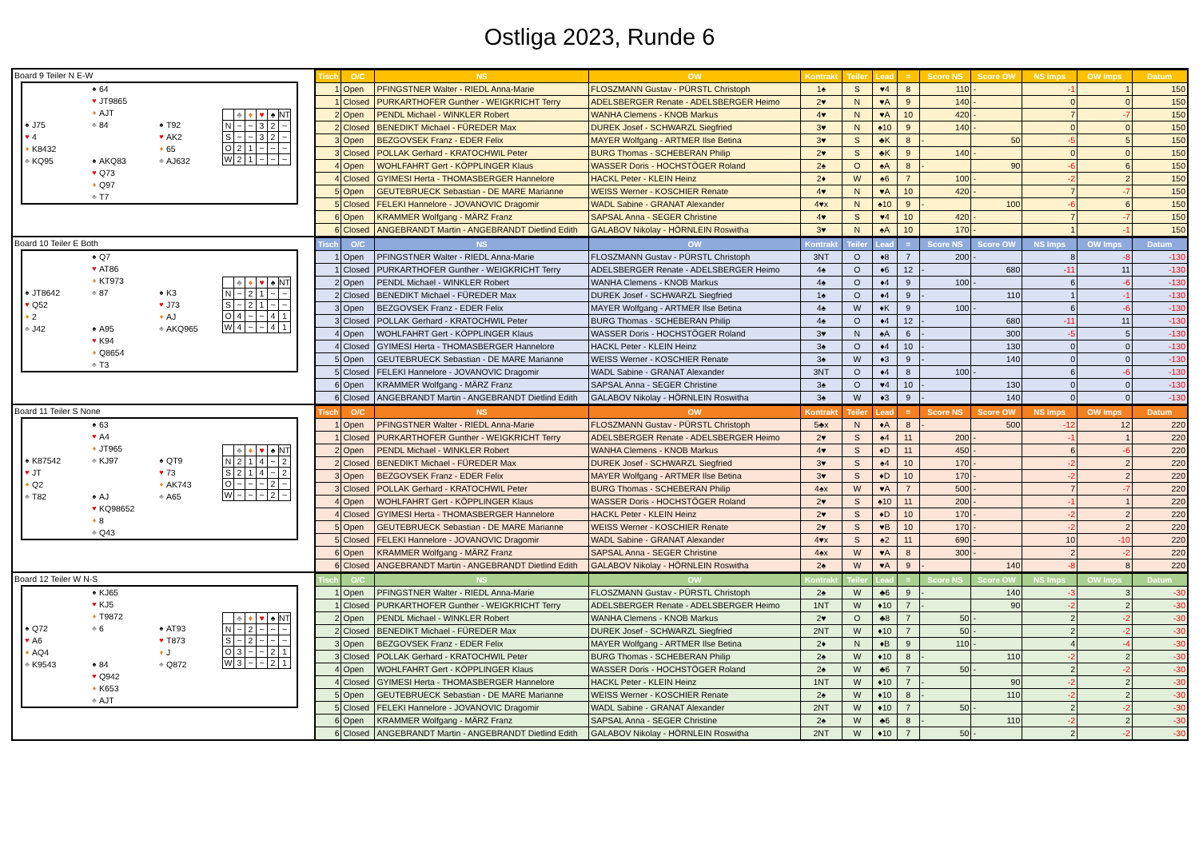Ostliga 2023, Runde 6
Board 9 Teiler N E-W
| | | ♠ | 64 | | | |
| | | ♥ | JT9865 | | | |
| | | ♦ | AJT | | | / / ♣ / ♦ / ♥ / ♠ / NT / / N / ~ / ~ / 3 / 2 / ~ / / S / ~ / ~ / 3 / 2 / ~ / / O / 2 / 1 / ~ / ~ / ~ / / W / 2 / 1 / ~ / ~ / ~ / |
| ♠ | J75 | ♣ | 84 | ♠ | T92 | |
| ♥ | 4 | | | ♥ | AK2 | |
| ♦ | K8432 | | | ♦ | 65 | |
| ♣ | KQ95 | ♠ | AKQ83 | ♣ | AJ632 | |
| | | ♥ | Q73 | | | |
| | | ♦ | Q97 | | | |
| | | ♣ | T7 | | | |
| Tisch | O/C | NS | OW | Kontrakt | Teiler | Lead | = | Score NS | Score OW | NS Imps | OW Imps | Datum |
| --- | --- | --- | --- | --- | --- | --- | --- | --- | --- | --- | --- | --- |
| 1 | Open | PFINGSTNER Walter - RIEDL Anna-Marie | FLOSZMANN Gustav - PÜRSTL Christoph | 1♠ | S | ♥4 | 8 | 110 | - | -1 | 1 | 150 |
| 1 | Closed | PURKARTHOFER Gunther - WEIGKRICHT Terry | ADELSBERGER Renate - ADELSBERGER Heimo | 2♥ | N | ♥A | 9 | 140 | - | 0 | 0 | 150 |
| 2 | Open | PENDL Michael - WINKLER Robert | WANHA Clemens - KNOB Markus | 4♥ | N | ♥A | 10 | 420 | - | 7 | -7 | 150 |
| 2 | Closed | BENEDIKT Michael - FÜREDER Max | DUREK Josef - SCHWARZL Siegfried | 3♥ | N | ♠10 | 9 | 140 | - | 0 | 0 | 150 |
| 3 | Open | BEZGOVSEK Franz - EDER Felix | MAYER Wolfgang - ARTMER Ilse Betina | 3♥ | S | ♣K | 8 | - | 50 | -5 | 5 | 150 |
| 3 | Closed | POLLAK Gerhard - KRATOCHWIL Peter | BURG Thomas - SCHEBERAN Philip | 2♥ | S | ♣K | 9 | 140 | - | 0 | 0 | 150 |
| 4 | Open | WOHLFAHRT Gert - KÖPPLINGER Klaus | WASSER Doris - HOCHSTÖGER Roland | 2♠ | O | ♠A | 8 | - | 90 | -6 | 6 | 150 |
| 4 | Closed | GYIMESI Herta - THOMASBERGER Hannelore | HACKL Peter - KLEIN Heinz | 2♦ | W | ♠6 | 7 | 100 | - | -2 | 2 | 150 |
| 5 | Open | GEUTEBRUECK Sebastian - DE MARE Marianne | WEISS Werner - KOSCHIER Renate | 4♥ | N | ♥A | 10 | 420 | - | 7 | -7 | 150 |
| 5 | Closed | FELEKI Hannelore - JOVANOVIC Dragomir | WADL Sabine - GRANAT Alexander | 4♥x | N | ♠10 | 9 | - | 100 | -6 | 6 | 150 |
| 6 | Open | KRAMMER Wolfgang - MÄRZ Franz | SAPSAL Anna - SEGER Christine | 4♥ | S | ♥4 | 10 | 420 | - | 7 | -7 | 150 |
| 6 | Closed | ANGEBRANDT Martin - ANGEBRANDT Dietlind Edith | GALABOV Nikolay - HÖRNLEIN Roswitha | 3♥ | N | ♠A | 10 | 170 | - | 1 | -1 | 150 |
Board 10 Teiler E Both
| | | ♠ | Q7 | | | |
| | | ♥ | AT86 | | | |
| | | ♦ | KT973 | | | / / ♣ / ♦ / ♥ / ♠ / NT / / N / ~ / 2 / 1 / ~ / ~ / / S / ~ / 2 / 1 / ~ / ~ / / O / 4 / ~ / ~ / 4 / 1 / / W / 4 / ~ / ~ / 4 / 1 / |
| ♠ | JT8642 | ♣ | 87 | ♠ | K3 | |
| ♥ | Q52 | | | ♥ | J73 | |
| ♦ | 2 | | | ♦ | AJ | |
| ♣ | J42 | ♠ | A95 | ♣ | AKQ965 | |
| | | ♥ | K94 | | | |
| | | ♦ | Q8654 | | | |
| | | ♣ | T3 | | | |
| Tisch | O/C | NS | OW | Kontrakt | Teiler | Lead | = | Score NS | Score OW | NS Imps | OW Imps | Datum |
| --- | --- | --- | --- | --- | --- | --- | --- | --- | --- | --- | --- | --- |
| 1 | Open | PFINGSTNER Walter - RIEDL Anna-Marie | FLOSZMANN Gustav - PÜRSTL Christoph | 3NT | O | ♦8 | 7 | 200 | - | 8 | -8 | -130 |
| 1 | Closed | PURKARTHOFER Gunther - WEIGKRICHT Terry | ADELSBERGER Renate - ADELSBERGER Heimo | 4♠ | O | ♦6 | 12 | - | 680 | -11 | 11 | -130 |
| 2 | Open | PENDL Michael - WINKLER Robert | WANHA Clemens - KNOB Markus | 4♠ | O | ♦4 | 9 | 100 | - | 6 | -6 | -130 |
| 2 | Closed | BENEDIKT Michael - FÜREDER Max | DUREK Josef - SCHWARZL Siegfried | 1♠ | O | ♦4 | 9 | - | 110 | 1 | -1 | -130 |
| 3 | Open | BEZGOVSEK Franz - EDER Felix | MAYER Wolfgang - ARTMER Ilse Betina | 4♠ | W | ♦K | 9 | 100 | - | 6 | -6 | -130 |
| 3 | Closed | POLLAK Gerhard - KRATOCHWIL Peter | BURG Thomas - SCHEBERAN Philip | 4♠ | O | ♦4 | 12 | - | 680 | -11 | 11 | -130 |
| 4 | Open | WOHLFAHRT Gert - KÖPPLINGER Klaus | WASSER Doris - HOCHSTÖGER Roland | 3♥ | N | ♠A | 6 | - | 300 | -5 | 5 | -130 |
| 4 | Closed | GYIMESI Herta - THOMASBERGER Hannelore | HACKL Peter - KLEIN Heinz | 3♠ | O | ♦4 | 10 | - | 130 | 0 | 0 | -130 |
| 5 | Open | GEUTEBRUECK Sebastian - DE MARE Marianne | WEISS Werner - KOSCHIER Renate | 3♠ | W | ♦3 | 9 | - | 140 | 0 | 0 | -130 |
| 5 | Closed | FELEKI Hannelore - JOVANOVIC Dragomir | WADL Sabine - GRANAT Alexander | 3NT | O | ♦4 | 8 | 100 | - | 6 | -6 | -130 |
| 6 | Open | KRAMMER Wolfgang - MÄRZ Franz | SAPSAL Anna - SEGER Christine | 3♠ | O | ♥4 | 10 | - | 130 | 0 | 0 | -130 |
| 6 | Closed | ANGEBRANDT Martin - ANGEBRANDT Dietlind Edith | GALABOV Nikolay - HÖRNLEIN Roswitha | 3♠ | W | ♦3 | 9 | - | 140 | 0 | 0 | -130 |
Board 11 Teiler S None
| | | ♠ | 63 | | | |
| | | ♥ | A4 | | | |
| | | ♦ | JT965 | | | / / ♣ / ♦ / ♥ / ♠ / NT / / N / 2 / 1 / 4 / ~ / 2 / / S / 2 / 1 / 4 / ~ / 2 / / O / ~ / ~ / ~ / 2 / ~ / / W / ~ / ~ / ~ / 2 / ~ / |
| ♠ | K87542 | ♣ | KJ97 | ♠ | QT9 | |
| ♥ | JT | | | ♥ | 73 | |
| ♦ | Q2 | | | ♦ | AK743 | |
| ♣ | T82 | ♠ | AJ | ♣ | A65 | |
| | | ♥ | KQ98652 | | | |
| | | ♦ | 8 | | | |
| | | ♣ | Q43 | | | |
| Tisch | O/C | NS | OW | Kontrakt | Teiler | Lead | = | Score NS | Score OW | NS Imps | OW Imps | Datum |
| --- | --- | --- | --- | --- | --- | --- | --- | --- | --- | --- | --- | --- |
| 1 | Open | PFINGSTNER Walter - RIEDL Anna-Marie | FLOSZMANN Gustav - PÜRSTL Christoph | 5♣x | N | ♦A | 8 | - | 500 | -12 | 12 | 220 |
| 1 | Closed | PURKARTHOFER Gunther - WEIGKRICHT Terry | ADELSBERGER Renate - ADELSBERGER Heimo | 2♥ | S | ♠4 | 11 | 200 | - | -1 | 1 | 220 |
| 2 | Open | PENDL Michael - WINKLER Robert | WANHA Clemens - KNOB Markus | 4♥ | S | ♦D | 11 | 450 | - | 6 | -6 | 220 |
| 2 | Closed | BENEDIKT Michael - FÜREDER Max | DUREK Josef - SCHWARZL Siegfried | 3♥ | S | ♠4 | 10 | 170 | - | -2 | 2 | 220 |
| 3 | Open | BEZGOVSEK Franz - EDER Felix | MAYER Wolfgang - ARTMER Ilse Betina | 3♥ | S | ♦D | 10 | 170 | - | -2 | 2 | 220 |
| 3 | Closed | POLLAK Gerhard - KRATOCHWIL Peter | BURG Thomas - SCHEBERAN Philip | 4♠x | W | ♥A | 7 | 500 | - | 7 | -7 | 220 |
| 4 | Open | WOHLFAHRT Gert - KÖPPLINGER Klaus | WASSER Doris - HOCHSTÖGER Roland | 2♥ | S | ♠10 | 11 | 200 | - | -1 | 1 | 220 |
| 4 | Closed | GYIMESI Herta - THOMASBERGER Hannelore | HACKL Peter - KLEIN Heinz | 2♥ | S | ♦D | 10 | 170 | - | -2 | 2 | 220 |
| 5 | Open | GEUTEBRUECK Sebastian - DE MARE Marianne | WEISS Werner - KOSCHIER Renate | 2♥ | S | ♥B | 10 | 170 | - | -2 | 2 | 220 |
| 5 | Closed | FELEKI Hannelore - JOVANOVIC Dragomir | WADL Sabine - GRANAT Alexander | 4♥x | S | ♠2 | 11 | 690 | - | 10 | -10 | 220 |
| 6 | Open | KRAMMER Wolfgang - MÄRZ Franz | SAPSAL Anna - SEGER Christine | 4♠x | W | ♥A | 8 | 300 | - | 2 | -2 | 220 |
| 6 | Closed | ANGEBRANDT Martin - ANGEBRANDT Dietlind Edith | GALABOV Nikolay - HÖRNLEIN Roswitha | 2♠ | W | ♥A | 9 | - | 140 | -8 | 8 | 220 |
Board 12 Teiler W N-S
| | | ♠ | KJ65 | | | |
| | | ♥ | KJ5 | | | |
| | | ♦ | T9872 | | | / / ♣ / ♦ / ♥ / ♠ / NT / / N / ~ / 2 / ~ / ~ / ~ / / S / ~ / 2 / ~ / ~ / ~ / / O / 3 / ~ / ~ / 2 / 1 / / W / 3 / ~ / ~ / 2 / 1 / |
| ♠ | Q72 | ♣ | 6 | ♠ | AT93 | |
| ♥ | A6 | | | ♥ | T873 | |
| ♦ | AQ4 | | | ♦ | J | |
| ♣ | K9543 | ♠ | 84 | ♣ | Q872 | |
| | | ♥ | Q942 | | | |
| | | ♦ | K653 | | | |
| | | ♣ | AJT | | | |
| Tisch | O/C | NS | OW | Kontrakt | Teiler | Lead | = | Score NS | Score OW | NS Imps | OW Imps | Datum |
| --- | --- | --- | --- | --- | --- | --- | --- | --- | --- | --- | --- | --- |
| 1 | Open | PFINGSTNER Walter - RIEDL Anna-Marie | FLOSZMANN Gustav - PÜRSTL Christoph | 2♠ | W | ♣6 | 9 | - | 140 | -3 | 3 | -30 |
| 1 | Closed | PURKARTHOFER Gunther - WEIGKRICHT Terry | ADELSBERGER Renate - ADELSBERGER Heimo | 1NT | W | ♦10 | 7 | - | 90 | -2 | 2 | -30 |
| 2 | Open | PENDL Michael - WINKLER Robert | WANHA Clemens - KNOB Markus | 2♥ | O | ♣8 | 7 | 50 | - | 2 | -2 | -30 |
| 2 | Closed | BENEDIKT Michael - FÜREDER Max | DUREK Josef - SCHWARZL Siegfried | 2NT | W | ♦10 | 7 | 50 | - | 2 | -2 | -30 |
| 3 | Open | BEZGOVSEK Franz - EDER Felix | MAYER Wolfgang - ARTMER Ilse Betina | 2♦ | N | ♦B | 9 | 110 | - | 4 | -4 | -30 |
| 3 | Closed | POLLAK Gerhard - KRATOCHWIL Peter | BURG Thomas - SCHEBERAN Philip | 2♠ | W | ♦10 | 8 | - | 110 | -2 | 2 | -30 |
| 4 | Open | WOHLFAHRT Gert - KÖPPLINGER Klaus | WASSER Doris - HOCHSTÖGER Roland | 2♠ | W | ♣6 | 7 | 50 | - | 2 | -2 | -30 |
| 4 | Closed | GYIMESI Herta - THOMASBERGER Hannelore | HACKL Peter - KLEIN Heinz | 1NT | W | ♦10 | 7 | - | 90 | -2 | 2 | -30 |
| 5 | Open | GEUTEBRUECK Sebastian - DE MARE Marianne | WEISS Werner - KOSCHIER Renate | 2♠ | W | ♦10 | 8 | - | 110 | -2 | 2 | -30 |
| 5 | Closed | FELEKI Hannelore - JOVANOVIC Dragomir | WADL Sabine - GRANAT Alexander | 2NT | W | ♦10 | 7 | 50 | - | 2 | -2 | -30 |
| 6 | Open | KRAMMER Wolfgang - MÄRZ Franz | SAPSAL Anna - SEGER Christine | 2♠ | W | ♣6 | 8 | - | 110 | -2 | 2 | -30 |
| 6 | Closed | ANGEBRANDT Martin - ANGEBRANDT Dietlind Edith | GALABOV Nikolay - HÖRNLEIN Roswitha | 2NT | W | ♦10 | 7 | 50 | - | 2 | -2 | -30 |